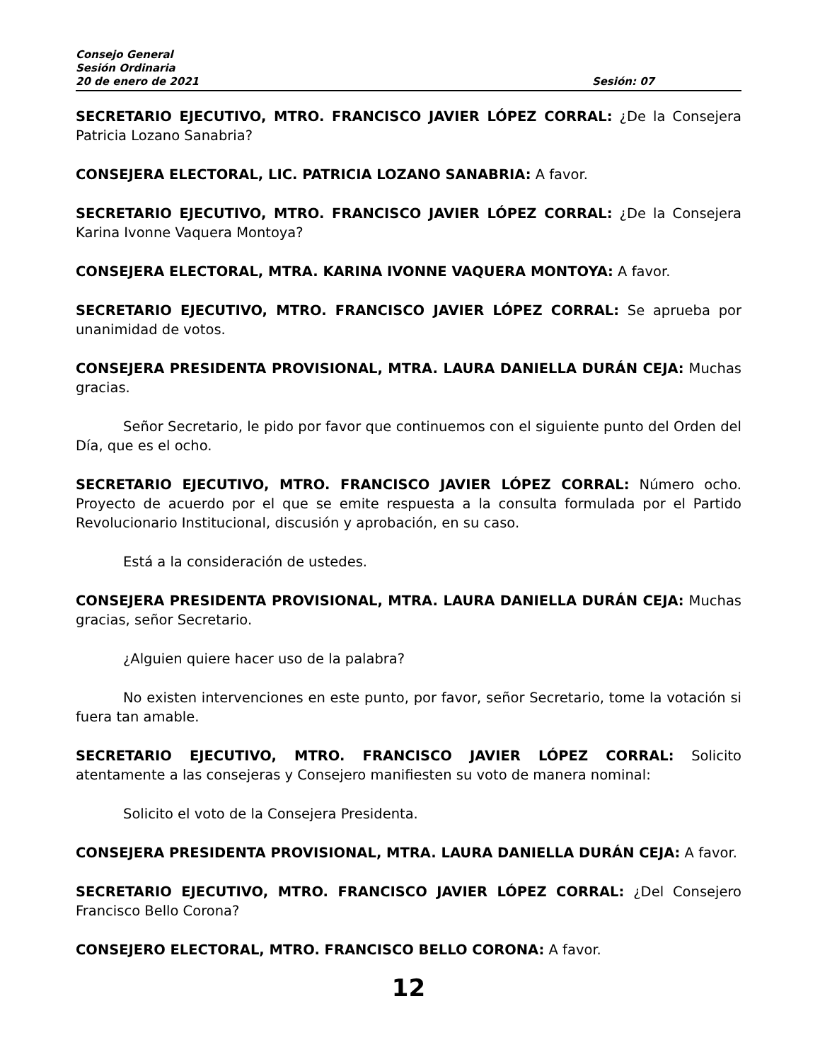Consejo General
Sesión Ordinaria
20 de enero de 2021 Sesión: 07
SECRETARIO EJECUTIVO, MTRO. FRANCISCO JAVIER LÓPEZ CORRAL: ¿De la Consejera Patricia Lozano Sanabria?
CONSEJERA ELECTORAL, LIC. PATRICIA LOZANO SANABRIA: A favor.
SECRETARIO EJECUTIVO, MTRO. FRANCISCO JAVIER LÓPEZ CORRAL: ¿De la Consejera Karina Ivonne Vaquera Montoya?
CONSEJERA ELECTORAL, MTRA. KARINA IVONNE VAQUERA MONTOYA: A favor.
SECRETARIO EJECUTIVO, MTRO. FRANCISCO JAVIER LÓPEZ CORRAL: Se aprueba por unanimidad de votos.
CONSEJERA PRESIDENTA PROVISIONAL, MTRA. LAURA DANIELLA DURÁN CEJA: Muchas gracias.
Señor Secretario, le pido por favor que continuemos con el siguiente punto del Orden del Día, que es el ocho.
SECRETARIO EJECUTIVO, MTRO. FRANCISCO JAVIER LÓPEZ CORRAL: Número ocho. Proyecto de acuerdo por el que se emite respuesta a la consulta formulada por el Partido Revolucionario Institucional, discusión y aprobación, en su caso.
Está a la consideración de ustedes.
CONSEJERA PRESIDENTA PROVISIONAL, MTRA. LAURA DANIELLA DURÁN CEJA: Muchas gracias, señor Secretario.
¿Alguien quiere hacer uso de la palabra?
No existen intervenciones en este punto, por favor, señor Secretario, tome la votación si fuera tan amable.
SECRETARIO EJECUTIVO, MTRO. FRANCISCO JAVIER LÓPEZ CORRAL: Solicito atentamente a las consejeras y Consejero manifiesten su voto de manera nominal:
Solicito el voto de la Consejera Presidenta.
CONSEJERA PRESIDENTA PROVISIONAL, MTRA. LAURA DANIELLA DURÁN CEJA: A favor.
SECRETARIO EJECUTIVO, MTRO. FRANCISCO JAVIER LÓPEZ CORRAL: ¿Del Consejero Francisco Bello Corona?
CONSEJERO ELECTORAL, MTRO. FRANCISCO BELLO CORONA: A favor.
12